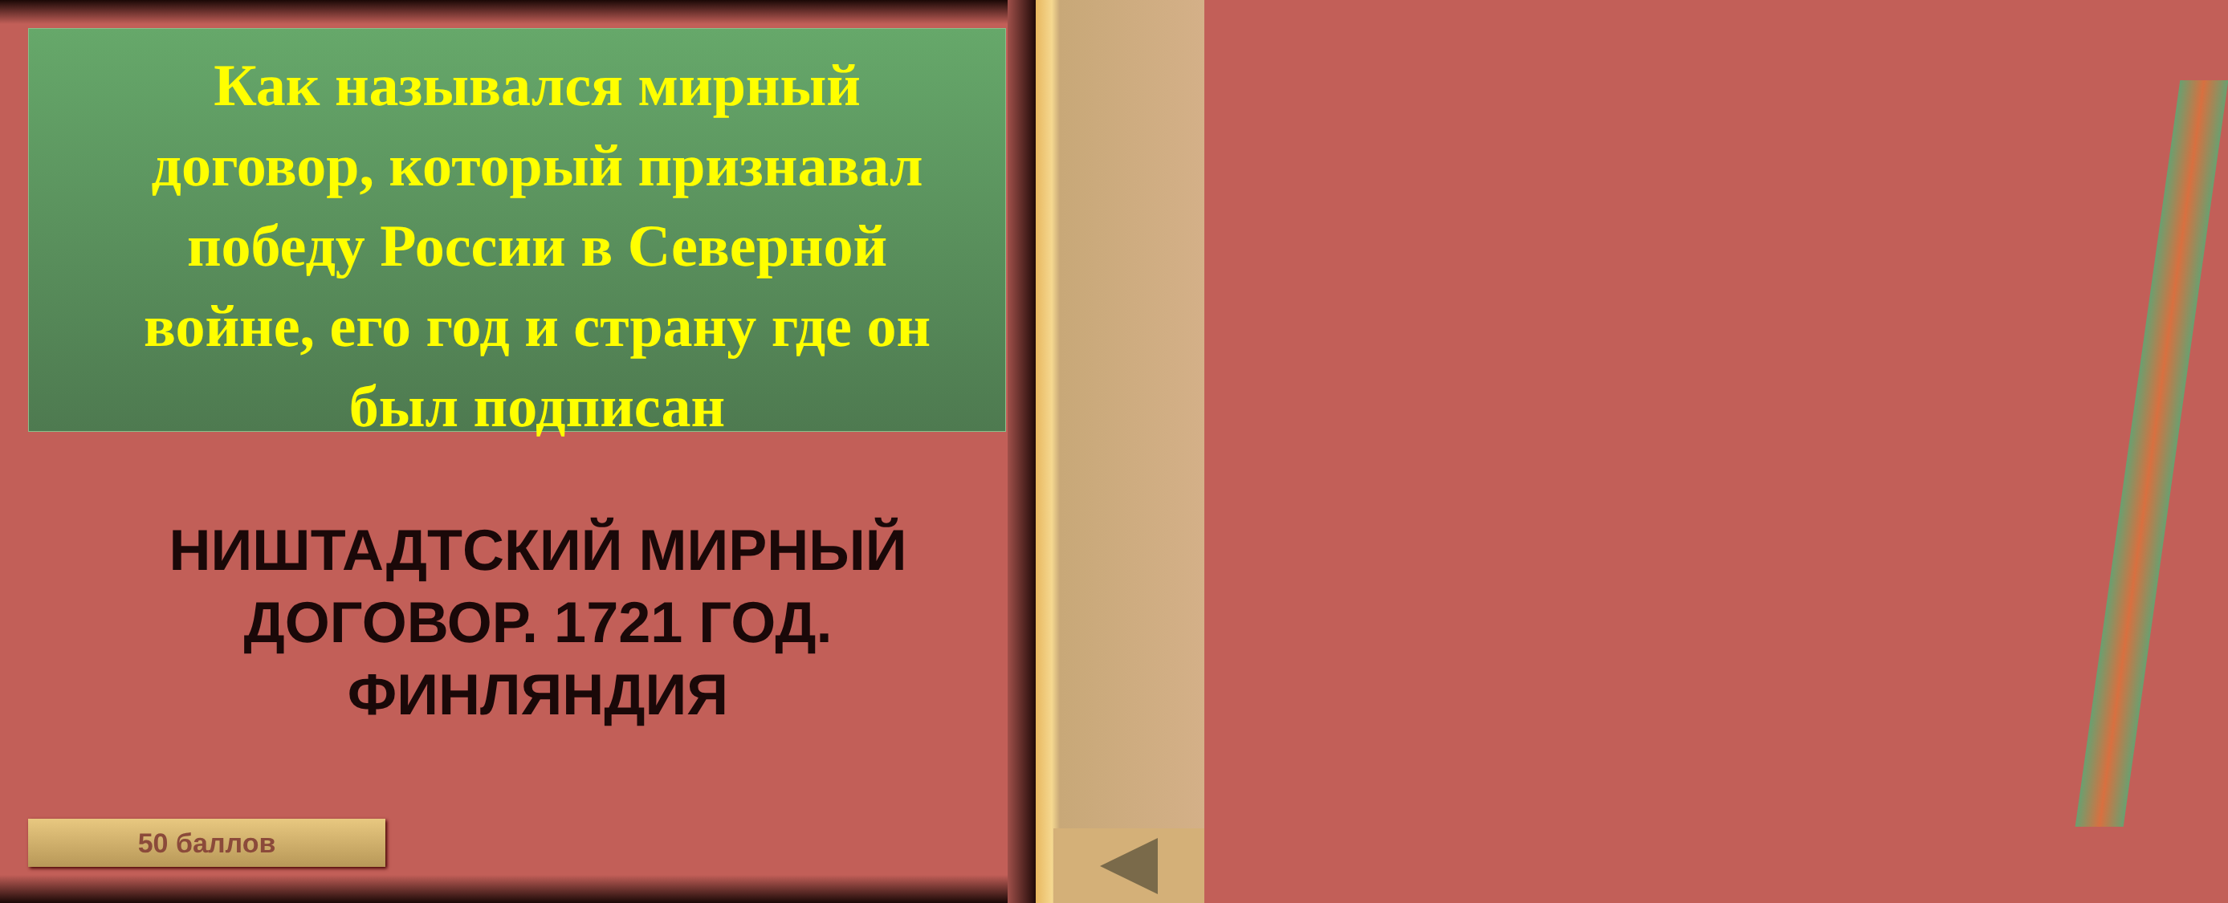Как назывался мирный договор, который признавал победу России в Северной войне, его год и страну где он был подписан
НИШТАДТСКИЙ МИРНЫЙ ДОГОВОР. 1721 ГОД. ФИНЛЯНДИЯ
50 баллов